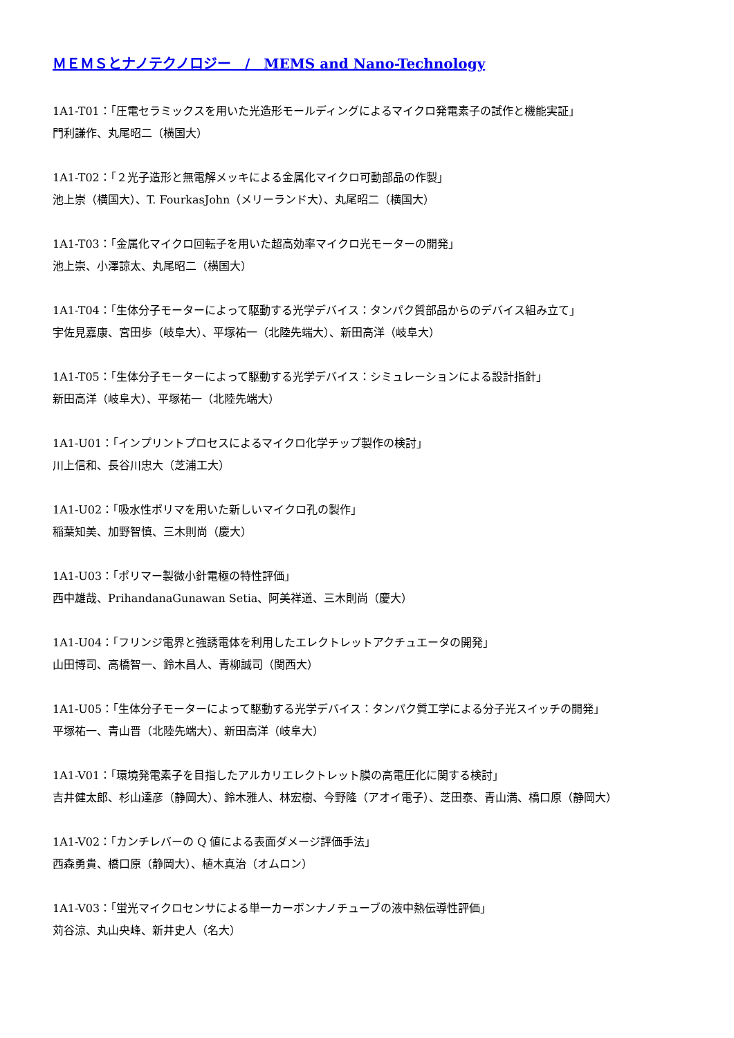ＭＥＭＳとナノテクノロジー　/　MEMS and Nano-Technology
1A1-T01：「圧電セラミックスを用いた光造形モールディングによるマイクロ発電素子の試作と機能実証」
門利謙作、丸尾昭二（横国大）
1A1-T02：「２光子造形と無電解メッキによる金属化マイクロ可動部品の作製」
池上崇（横国大）、T. FourkasJohn（メリーランド大）、丸尾昭二（横国大）
1A1-T03：「金属化マイクロ回転子を用いた超高効率マイクロ光モーターの開発」
池上崇、小澤諒太、丸尾昭二（横国大）
1A1-T04：「生体分子モーターによって駆動する光学デバイス：タンパク質部品からのデバイス組み立て」
宇佐見嘉康、宮田歩（岐阜大）、平塚祐一（北陸先端大）、新田高洋（岐阜大）
1A1-T05：「生体分子モーターによって駆動する光学デバイス：シミュレーションによる設計指針」
新田高洋（岐阜大）、平塚祐一（北陸先端大）
1A1-U01：「インプリントプロセスによるマイクロ化学チップ製作の検討」
川上信和、長谷川忠大（芝浦工大）
1A1-U02：「吸水性ポリマを用いた新しいマイクロ孔の製作」
稲葉知美、加野智慎、三木則尚（慶大）
1A1-U03：「ポリマー製微小針電極の特性評価」
西中雄哉、PrihandanaGunawan Setia、阿美祥道、三木則尚（慶大）
1A1-U04：「フリンジ電界と強誘電体を利用したエレクトレットアクチュエータの開発」
山田博司、高橋智一、鈴木昌人、青柳誠司（関西大）
1A1-U05：「生体分子モーターによって駆動する光学デバイス：タンパク質工学による分子光スイッチの開発」
平塚祐一、青山晋（北陸先端大）、新田高洋（岐阜大）
1A1-V01：「環境発電素子を目指したアルカリエレクトレット膜の高電圧化に関する検討」
吉井健太郎、杉山達彦（静岡大）、鈴木雅人、林宏樹、今野隆（アオイ電子）、芝田泰、青山満、橋口原（静岡大）
1A1-V02：「カンチレバーの Q 値による表面ダメージ評価手法」
西森勇貴、橋口原（静岡大）、植木真治（オムロン）
1A1-V03：「蛍光マイクロセンサによる単一カーボンナノチューブの液中熱伝導性評価」
苅谷涼、丸山央峰、新井史人（名大）